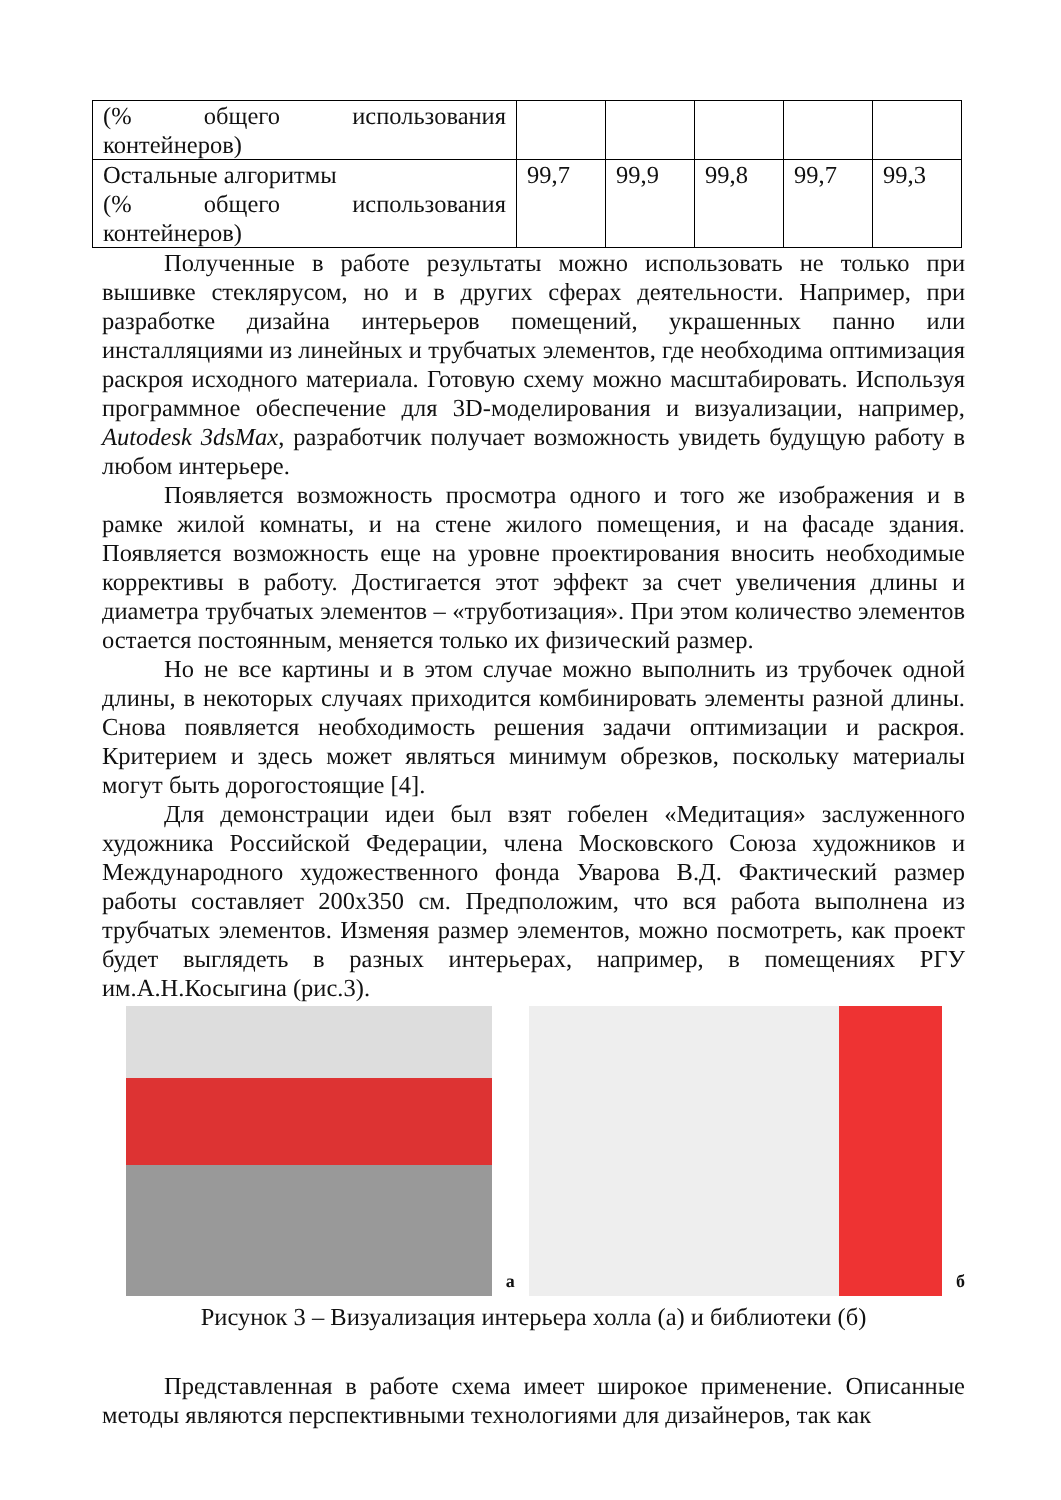| (% общего использования контейнеров) | | | | | |
| Остальные алгоритмы (% общего использования контейнеров) | 99,7 | 99,9 | 99,8 | 99,7 | 99,3 |
Полученные в работе результаты можно использовать не только при вышивке стеклярусом, но и в других сферах деятельности. Например, при разработке дизайна интерьеров помещений, украшенных панно или инсталляциями из линейных и трубчатых элементов, где необходима оптимизация раскроя исходного материала. Готовую схему можно масштабировать. Используя программное обеспечение для 3D-моделирования и визуализации, например, Autodesk 3dsMax, разработчик получает возможность увидеть будущую работу в любом интерьере.
Появляется возможность просмотра одного и того же изображения и в рамке жилой комнаты, и на стене жилого помещения, и на фасаде здания. Появляется возможность еще на уровне проектирования вносить необходимые коррективы в работу. Достигается этот эффект за счет увеличения длины и диаметра трубчатых элементов – «труботизация». При этом количество элементов остается постоянным, меняется только их физический размер.
Но не все картины и в этом случае можно выполнить из трубочек одной длины, в некоторых случаях приходится комбинировать элементы разной длины. Снова появляется необходимость решения задачи оптимизации и раскроя. Критерием и здесь может являться минимум обрезков, поскольку материалы могут быть дорогостоящие [4].
Для демонстрации идеи был взят гобелен «Медитация» заслуженного художника Российской Федерации, члена Московского Союза художников и Международного художественного фонда Уварова В.Д. Фактический размер работы составляет 200х350 см. Предположим, что вся работа выполнена из трубчатых элементов. Изменяя размер элементов, можно посмотреть, как проект будет выглядеть в разных интерьерах, например, в помещениях РГУ им.А.Н.Косыгина (рис.3).
а
б
Рисунок 3 – Визуализация интерьера холла (а) и библиотеки (б)
Представленная в работе схема имеет широкое применение. Описанные методы являются перспективными технологиями для дизайнеров, так как